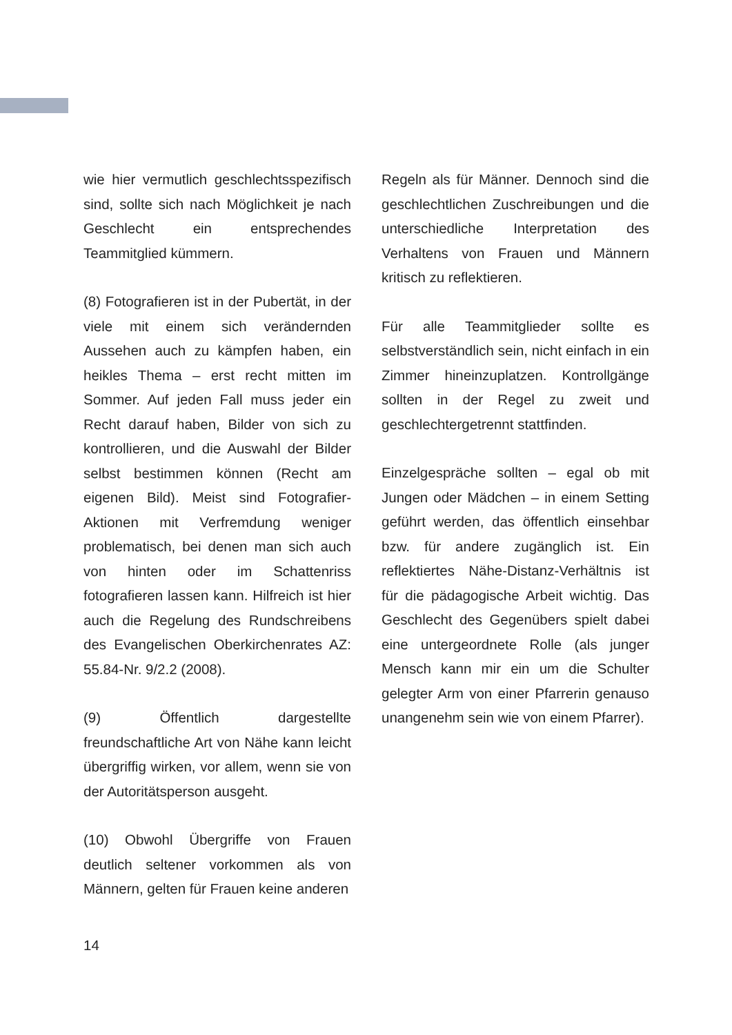wie hier vermutlich geschlechtsspezifisch sind, sollte sich nach Möglichkeit je nach Geschlecht ein entsprechendes Teammitglied kümmern.
(8) Fotografieren ist in der Pubertät, in der viele mit einem sich verändernden Aussehen auch zu kämpfen haben, ein heikles Thema – erst recht mitten im Sommer. Auf jeden Fall muss jeder ein Recht darauf haben, Bilder von sich zu kontrollieren, und die Auswahl der Bilder selbst bestimmen können (Recht am eigenen Bild). Meist sind Fotografier-Aktionen mit Verfremdung weniger problematisch, bei denen man sich auch von hinten oder im Schattenriss fotografieren lassen kann. Hilfreich ist hier auch die Regelung des Rundschreibens des Evangelischen Oberkirchenrates AZ: 55.84-Nr. 9/2.2 (2008).
(9) Öffentlich dargestellte freundschaftliche Art von Nähe kann leicht übergriffig wirken, vor allem, wenn sie von der Autoritätsperson ausgeht.
(10) Obwohl Übergriffe von Frauen deutlich seltener vorkommen als von Männern, gelten für Frauen keine anderen
Regeln als für Männer. Dennoch sind die geschlechtlichen Zuschreibungen und die unterschiedliche Interpretation des Verhaltens von Frauen und Männern kritisch zu reflektieren.
Für alle Teammitglieder sollte es selbstverständlich sein, nicht einfach in ein Zimmer hineinzuplatzen. Kontrollgänge sollten in der Regel zu zweit und geschlechtergetrennt stattfinden.
Einzelgespräche sollten – egal ob mit Jungen oder Mädchen – in einem Setting geführt werden, das öffentlich einsehbar bzw. für andere zugänglich ist. Ein reflektiertes Nähe-Distanz-Verhältnis ist für die pädagogische Arbeit wichtig. Das Geschlecht des Gegenübers spielt dabei eine untergeordnete Rolle (als junger Mensch kann mir ein um die Schulter gelegter Arm von einer Pfarrerin genauso unangenehm sein wie von einem Pfarrer).
14